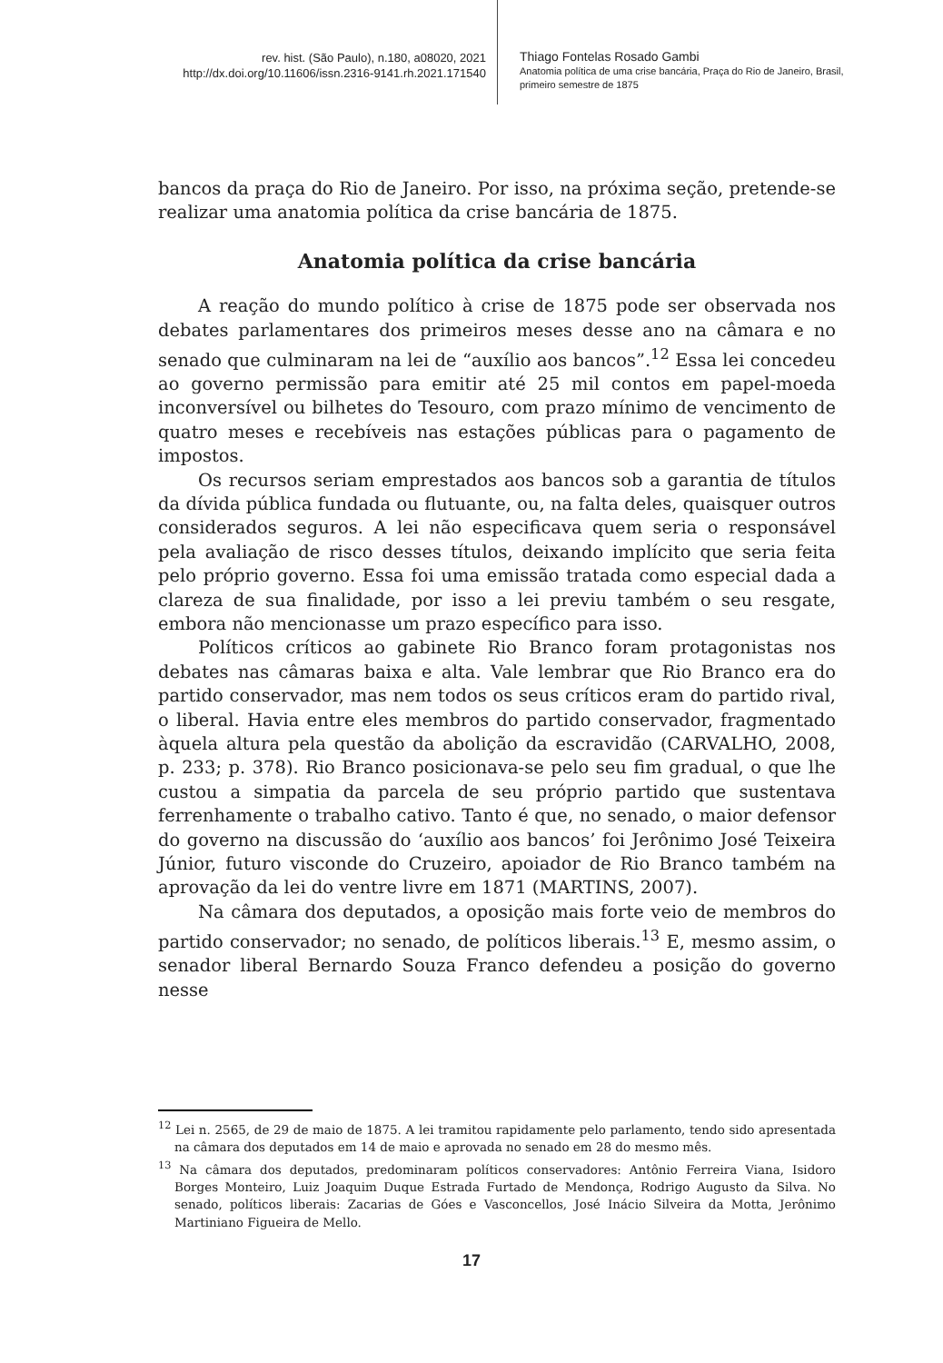rev. hist. (São Paulo), n.180, a08020, 2021
http://dx.doi.org/10.11606/issn.2316-9141.rh.2021.171540
Thiago Fontelas Rosado Gambi
Anatomia política de uma crise bancária, Praça do Rio de Janeiro, Brasil,
primeiro semestre de 1875
bancos da praça do Rio de Janeiro. Por isso, na próxima seção, pretende-se realizar uma anatomia política da crise bancária de 1875.
Anatomia política da crise bancária
A reação do mundo político à crise de 1875 pode ser observada nos debates parlamentares dos primeiros meses desse ano na câmara e no senado que culminaram na lei de “auxílio aos bancos”.<sup>12</sup> Essa lei concedeu ao governo permissão para emitir até 25 mil contos em papel-moeda inconversível ou bilhetes do Tesouro, com prazo mínimo de vencimento de quatro meses e recebíveis nas estações públicas para o pagamento de impostos.
Os recursos seriam emprestados aos bancos sob a garantia de títulos da dívida pública fundada ou flutuante, ou, na falta deles, quaisquer outros considerados seguros. A lei não especificava quem seria o responsável pela avaliação de risco desses títulos, deixando implícito que seria feita pelo próprio governo. Essa foi uma emissão tratada como especial dada a clareza de sua finalidade, por isso a lei previu também o seu resgate, embora não mencionasse um prazo específico para isso.
Políticos críticos ao gabinete Rio Branco foram protagonistas nos debates nas câmaras baixa e alta. Vale lembrar que Rio Branco era do partido conservador, mas nem todos os seus críticos eram do partido rival, o liberal. Havia entre eles membros do partido conservador, fragmentado àquela altura pela questão da abolição da escravidão (CARVALHO, 2008, p. 233; p. 378). Rio Branco posicionava-se pelo seu fim gradual, o que lhe custou a simpatia da parcela de seu próprio partido que sustentava ferrenhamente o trabalho cativo. Tanto é que, no senado, o maior defensor do governo na discussão do ‘auxílio aos bancos’ foi Jerônimo José Teixeira Júnior, futuro visconde do Cruzeiro, apoiador de Rio Branco também na aprovação da lei do ventre livre em 1871 (MARTINS, 2007).
Na câmara dos deputados, a oposição mais forte veio de membros do partido conservador; no senado, de políticos liberais.<sup>13</sup> E, mesmo assim, o senador liberal Bernardo Souza Franco defendeu a posição do governo nesse
<sup>12</sup> Lei n. 2565, de 29 de maio de 1875. A lei tramitou rapidamente pelo parlamento, tendo sido apresentada na câmara dos deputados em 14 de maio e aprovada no senado em 28 do mesmo mês.
<sup>13</sup> Na câmara dos deputados, predominaram políticos conservadores: Antônio Ferreira Viana, Isidoro Borges Monteiro, Luiz Joaquim Duque Estrada Furtado de Mendonça, Rodrigo Augusto da Silva. No senado, políticos liberais: Zacarias de Góes e Vasconcellos, José Inácio Silveira da Motta, Jerônimo Martiniano Figueira de Mello.
17